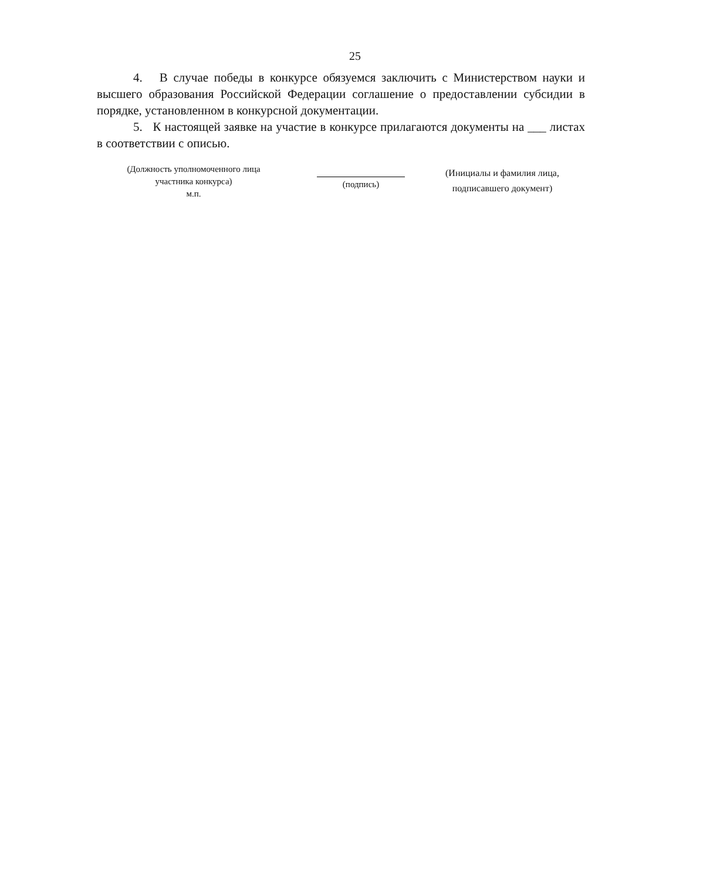25
4. В случае победы в конкурсе обязуемся заключить с Министерством науки и высшего образования Российской Федерации соглашение о предоставлении субсидии в порядке, установленном в конкурсной документации.
5. К настоящей заявке на участие в конкурсе прилагаются документы на ___ листах в соответствии с описью.
(Должность уполномоченного лица
участника конкурса)
м.п.
(подпись)
(Инициалы и фамилия лица,
подписавшего документ)